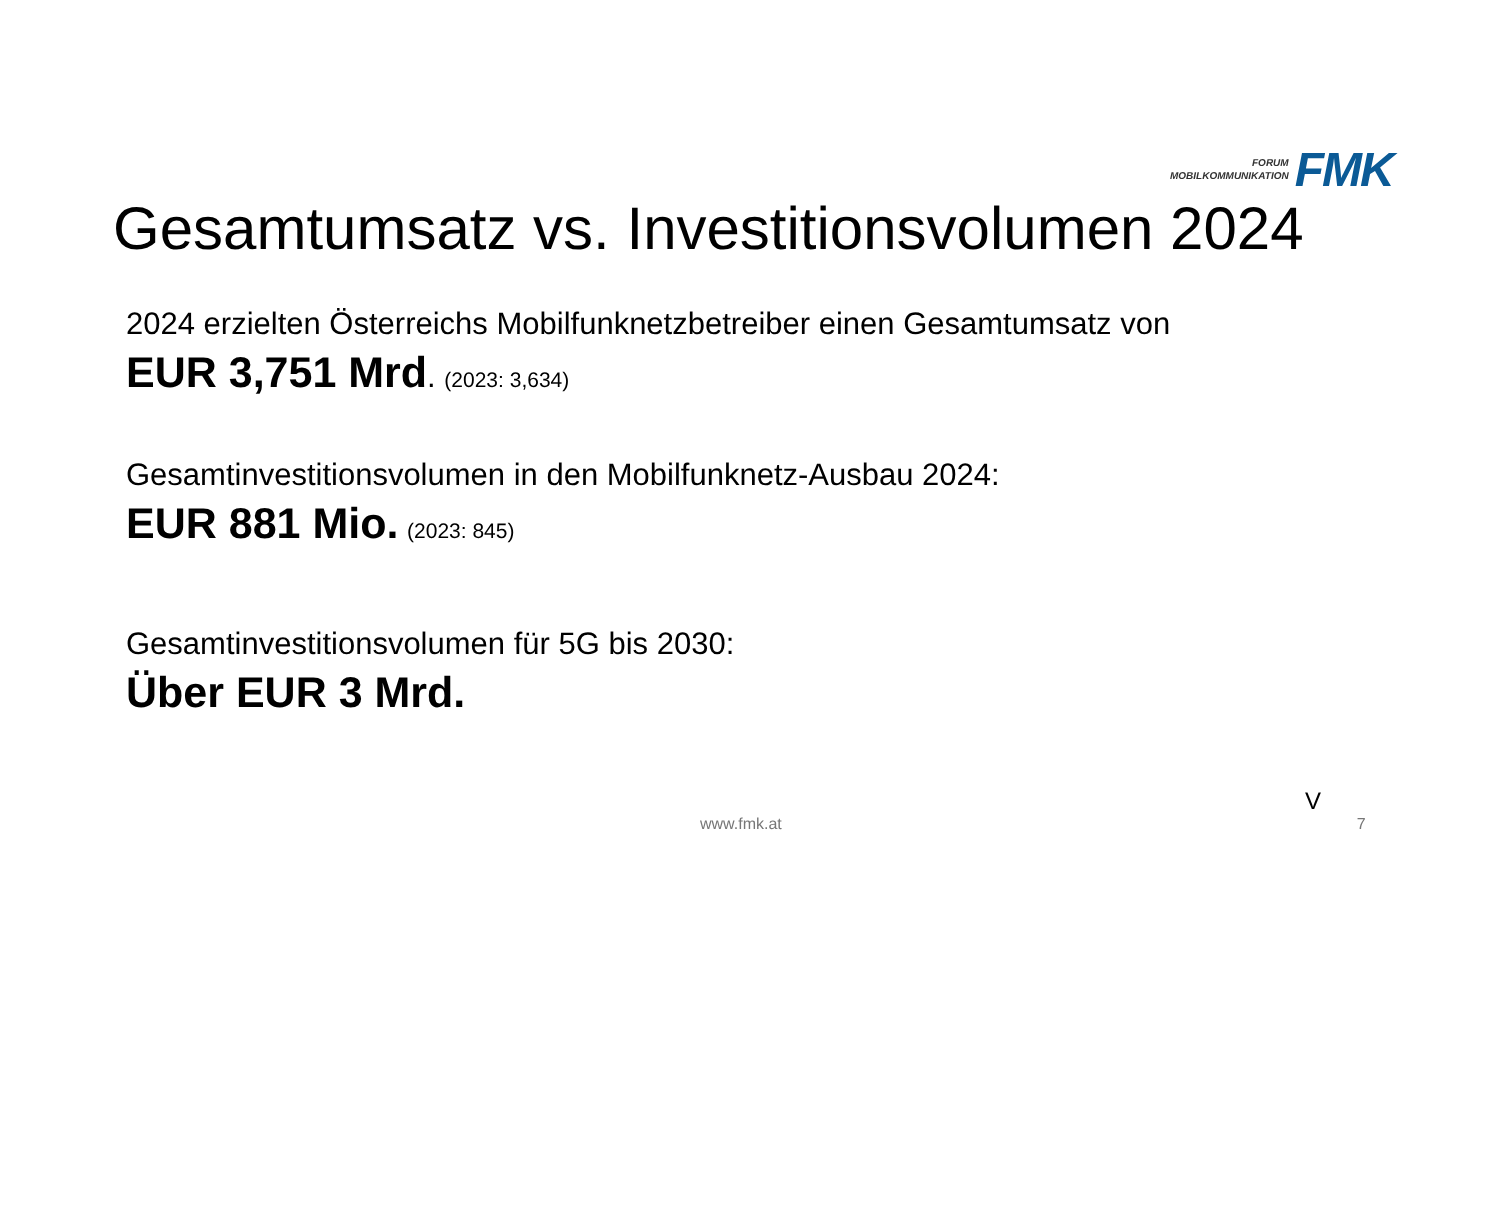FORUM
MOBILKOMMUNIKATION
FMK
Gesamtumsatz vs. Investitionsvolumen 2024
2024 erzielten Österreichs Mobilfunknetzbetreiber einen Gesamtumsatz von
EUR 3,751 Mrd. (2023: 3,634)
Gesamtinvestitionsvolumen in den Mobilfunknetz-Ausbau 2024:
EUR 881 Mio. (2023: 845)
Gesamtinvestitionsvolumen für 5G bis 2030:
Über EUR 3 Mrd.
V
www.fmk.at 7